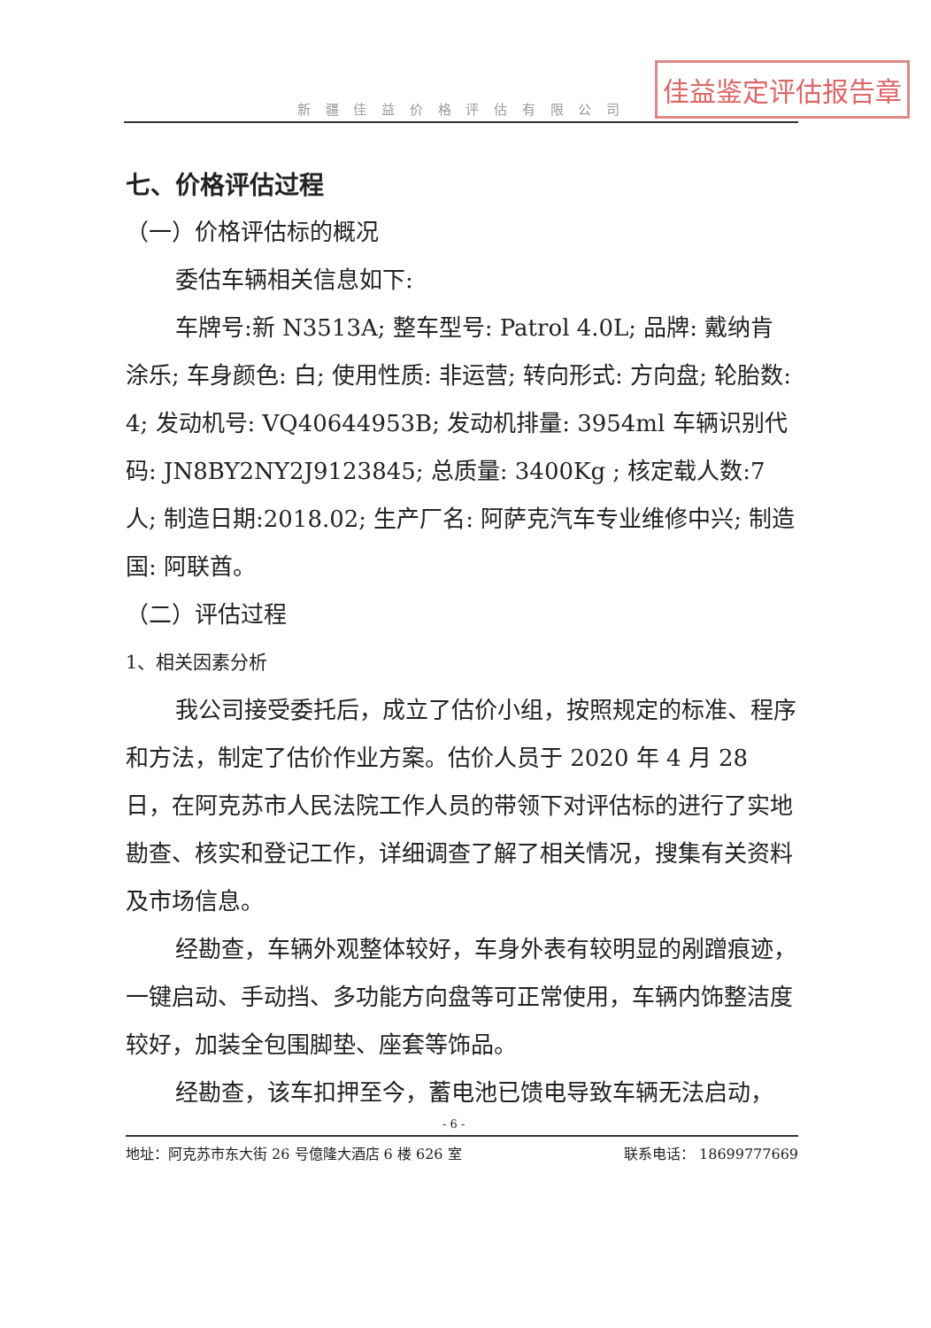新 疆 佳 益 价 格 评 估 有 限 公 司
佳益鉴定评估报告章
七、价格评估过程
（一）价格评估标的概况
委估车辆相关信息如下:
车牌号:新 N3513A; 整车型号: Patrol 4.0L; 品牌: 戴纳肯 涂乐; 车身颜色: 白; 使用性质: 非运营; 转向形式: 方向盘; 轮胎数: 4; 发动机号: VQ40644953B; 发动机排量: 3954ml 车辆识别代码: JN8BY2NY2J9123845; 总质量: 3400Kg ; 核定载人数:7 人; 制造日期:2018.02; 生产厂名: 阿萨克汽车专业维修中兴; 制造国: 阿联酋。
（二）评估过程
1、相关因素分析
我公司接受委托后，成立了估价小组，按照规定的标准、程序和方法，制定了估价作业方案。估价人员于 2020 年 4 月 28 日，在阿克苏市人民法院工作人员的带领下对评估标的进行了实地勘查、核实和登记工作，详细调查了解了相关情况，搜集有关资料及市场信息。
经勘查，车辆外观整体较好，车身外表有较明显的剐蹭痕迹，一键启动、手动挡、多功能方向盘等可正常使用，车辆内饰整洁度较好，加装全包围脚垫、座套等饰品。
经勘查，该车扣押至今，蓄电池已馈电导致车辆无法启动，
- 6 -
地址：阿克苏市东大街 26 号億隆大酒店 6 楼 626 室 联系电话： 18699777669